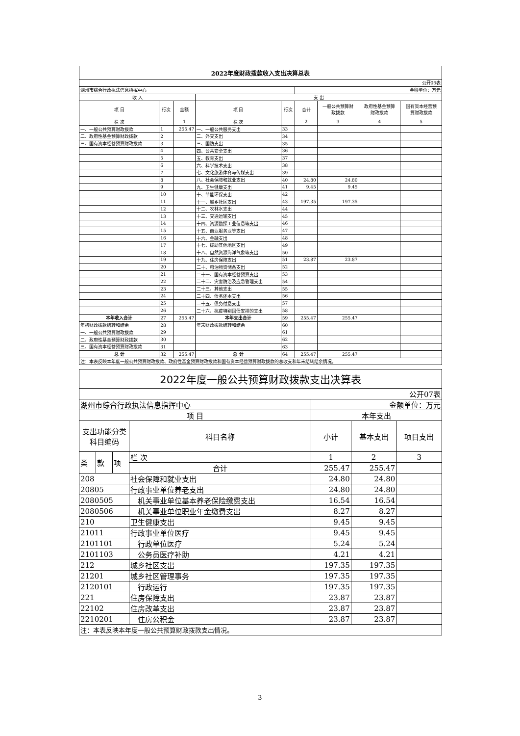| 2022年度财政拨款收入支出决算总表 | | | | | | | | |
| 公开06表 | | | | | | | | |
| 湖州市综合行政执法信息指挥中心 | | | | | 金额单位：万元 | | | |
| 收 入 | | | 支 出 | | | | | |
| 项 目 | 行次 | 金额 | 项 目 | 行次 | 合计 | 一般公共预算财 政拨款 | 政府性基金预算 财政拨款 | 国有资本经营预 算财政拨款 |
| 栏 次 | | 1 | 栏 次 | | 2 | 3 | 4 | 5 |
| 一、一般公共预算财政拨款 | 1 | 255.47 | 一、一般公共服务支出 | 33 | | | | |
| 二、政府性基金预算财政拨款 | 2 | | 二、外交支出 | 34 | | | | |
| 三、国有资本经营预算财政拨款 | 3 | | 三、国防支出 | 35 | | | | |
| | 4 | | 四、公共安全支出 | 36 | | | | |
| | 5 | | 五、教育支出 | 37 | | | | |
| | 6 | | 六、科学技术支出 | 38 | | | | |
| | 7 | | 七、文化旅游体育与传媒支出 | 39 | | | | |
| | 8 | | 八、社会保障和就业支出 | 40 | 24.80 | 24.80 | | |
| | 9 | | 九、卫生健康支出 | 41 | 9.45 | 9.45 | | |
| | 10 | | 十、节能环保支出 | 42 | | | | |
| | 11 | | 十一、城乡社区支出 | 43 | 197.35 | 197.35 | | |
| | 12 | | 十二、农林水支出 | 44 | | | | |
| | 13 | | 十三、交通运输支出 | 45 | | | | |
| | 14 | | 十四、资源勘探工业信息等支出 | 46 | | | | |
| | 15 | | 十五、商业服务业等支出 | 47 | | | | |
| | 16 | | 十六、金融支出 | 48 | | | | |
| | 17 | | 十七、援助其他地区支出 | 49 | | | | |
| | 18 | | 十八、自然资源海洋气象等支出 | 50 | | | | |
| | 19 | | 十九、住房保障支出 | 51 | 23.87 | 23.87 | | |
| | 20 | | 二十、粮油物资储备支出 | 52 | | | | |
| | 21 | | 二十一、国有资本经营预算支出 | 53 | | | | |
| | 22 | | 二十二、灾害防治及应急管理支出 | 54 | | | | |
| | 23 | | 二十三、其他支出 | 55 | | | | |
| | 24 | | 二十四、债务还本支出 | 56 | | | | |
| | 25 | | 二十五、债务付息支出 | 57 | | | | |
| | 26 | | 二十六、抗疫特别国债安排的支出 | 58 | | | | |
| 本年收入合计 | 27 | 255.47 | 本年支出合计 | 59 | 255.47 | 255.47 | | |
| 年初财政拨款结转和结余 | 28 | | 年末财政拨款结转和结余 | 60 | | | | |
| 一、一般公共预算财政拨款 | 29 | | | 61 | | | | |
| 二、政府性基金预算财政拨款 | 30 | | | 62 | | | | |
| 三、国有资本经营预算财政拨款 | 31 | | | 63 | | | | |
| 总 计 | 32 | 255.47 | 总 计 | 64 | 255.47 | 255.47 | | |
| 注：本表反映本年度一般公共预算财政拨款、政府性基金预算财政拨款和国有资本经营预算财政拨款的总收支和年末结转结余情况。 | | | | | | | | |
| 2022年度一般公共预算财政拨款支出决算表 | | | | | | |
| 公开07表 | | | | | | |
| 湖州市综合行政执法信息指挥中心 | | | | 金额单位：万元 | | |
| 项 目 | | | | 本年支出 | | |
| 支出功能分类科目编码 | | | 科目名称 | 小计 | 基本支出 | 项目支出 |
| 类 | 款 | 项 | 栏 次 | 1 | 2 | 3 |
| | | | 合计 | 255.47 | 255.47 | |
| 208 | | | 社会保障和就业支出 | 24.80 | 24.80 | |
| 20805 | | | 行政事业单位养老支出 | 24.80 | 24.80 | |
| 2080505 | | | 机关事业单位基本养老保险缴费支出 | 16.54 | 16.54 | |
| 2080506 | | | 机关事业单位职业年金缴费支出 | 8.27 | 8.27 | |
| 210 | | | 卫生健康支出 | 9.45 | 9.45 | |
| 21011 | | | 行政事业单位医疗 | 9.45 | 9.45 | |
| 2101101 | | | 行政单位医疗 | 5.24 | 5.24 | |
| 2101103 | | | 公务员医疗补助 | 4.21 | 4.21 | |
| 212 | | | 城乡社区支出 | 197.35 | 197.35 | |
| 21201 | | | 城乡社区管理事务 | 197.35 | 197.35 | |
| 2120101 | | | 行政运行 | 197.35 | 197.35 | |
| 221 | | | 住房保障支出 | 23.87 | 23.87 | |
| 22102 | | | 住房改革支出 | 23.87 | 23.87 | |
| 2210201 | | | 住房公积金 | 23.87 | 23.87 | |
| 注：本表反映本年度一般公共预算财政拨款支出情况。 | | | | | | |
3